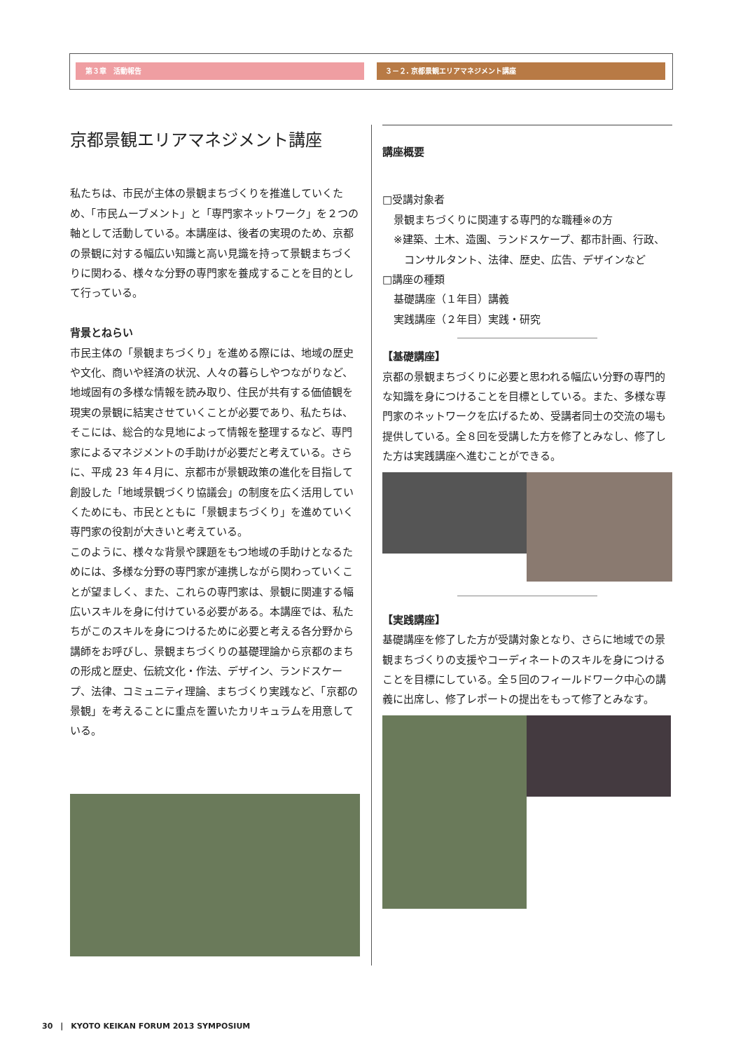第３章　活動報告 ３－２. 京都景観エリアマネジメント講座
京都景観エリアマネジメント講座
私たちは、市民が主体の景観まちづくりを推進していくため、「市民ムーブメント」と「専門家ネットワーク」を２つの軸として活動している。本講座は、後者の実現のため、京都の景観に対する幅広い知識と高い見識を持って景観まちづくりに関わる、様々な分野の専門家を養成することを目的として行っている。
背景とねらい
市民主体の「景観まちづくり」を進める際には、地域の歴史や文化、商いや経済の状況、人々の暮らしやつながりなど、地域固有の多様な情報を読み取り、住民が共有する価値観を現実の景観に結実させていくことが必要であり、私たちは、そこには、総合的な見地によって情報を整理するなど、専門家によるマネジメントの手助けが必要だと考えている。さらに、平成 23 年４月に、京都市が景観政策の進化を目指して創設した「地域景観づくり協議会」の制度を広く活用していくためにも、市民とともに「景観まちづくり」を進めていく専門家の役割が大きいと考えている。
このように、様々な背景や課題をもつ地域の手助けとなるためには、多様な分野の専門家が連携しながら関わっていくことが望ましく、また、これらの専門家は、景観に関連する幅広いスキルを身に付けている必要がある。本講座では、私たちがこのスキルを身につけるために必要と考える各分野から講師をお呼びし、景観まちづくりの基礎理論から京都のまちの形成と歴史、伝統文化・作法、デザイン、ランドスケープ、法律、コミュニティ理論、まちづくり実践など、「京都の景観」を考えることに重点を置いたカリキュラムを用意している。
講座概要
□受講対象者
景観まちづくりに関連する専門的な職種※の方
※建築、土木、造園、ランドスケープ、都市計画、行政、
　コンサルタント、法律、歴史、広告、デザインなど
□講座の種類
基礎講座（１年目）講義
実践講座（２年目）実践・研究
【基礎講座】
京都の景観まちづくりに必要と思われる幅広い分野の専門的な知識を身につけることを目標としている。また、多様な専門家のネットワークを広げるため、受講者同士の交流の場も提供している。全８回を受講した方を修了とみなし、修了した方は実践講座へ進むことができる。
【実践講座】
基礎講座を修了した方が受講対象となり、さらに地域での景観まちづくりの支援やコーディネートのスキルを身につけることを目標にしている。全５回のフィールドワーク中心の講義に出席し、修了レポートの提出をもって修了とみなす。
30　|　KYOTO KEIKAN FORUM 2013 SYMPOSIUM